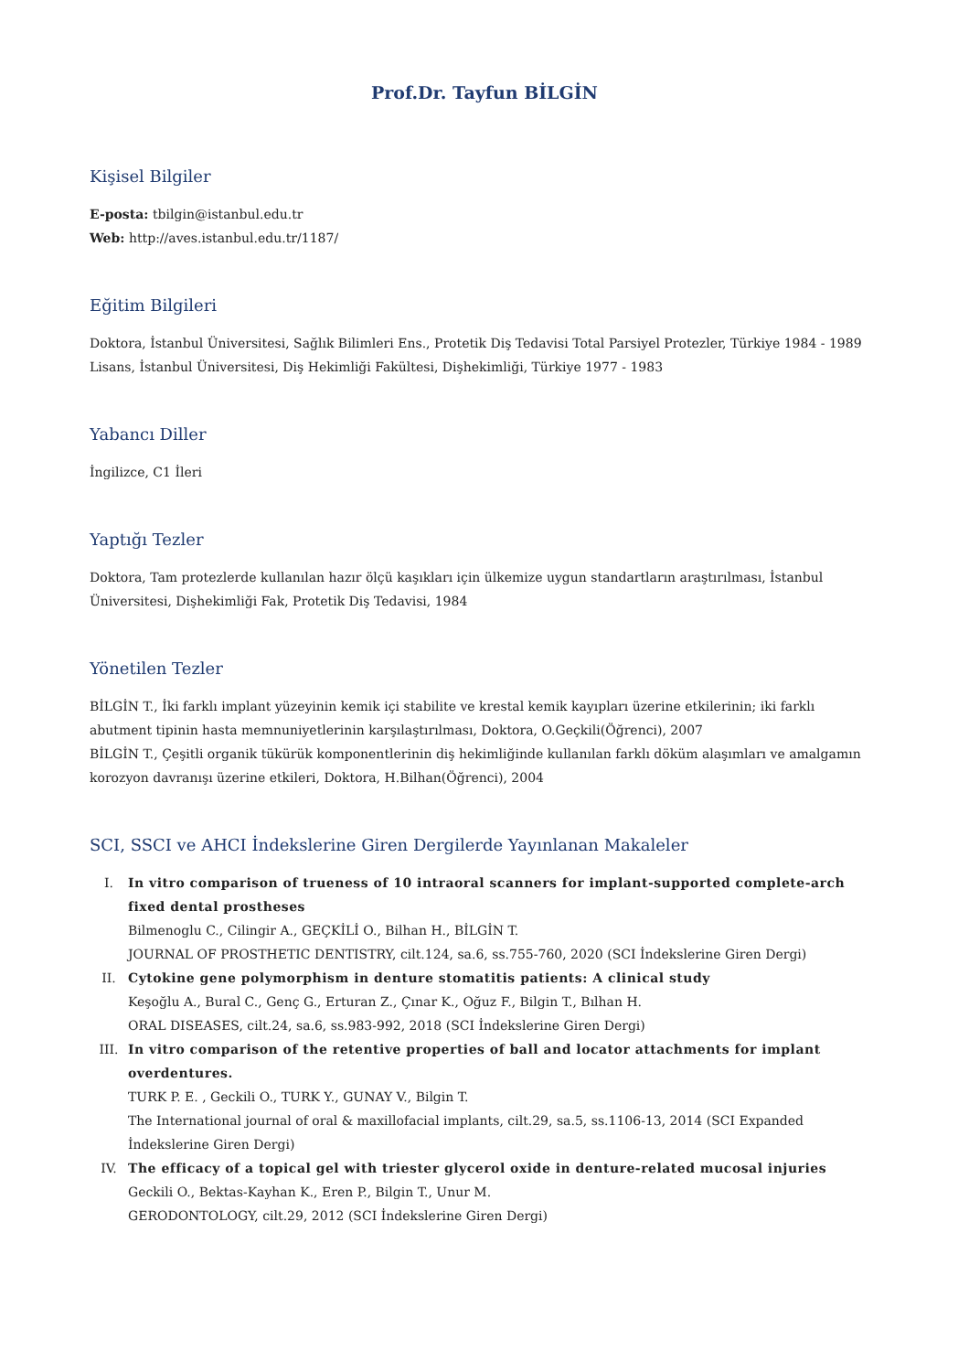Prof.Dr. Tayfun BİLGİN
Kişisel Bilgiler
E-posta: tbilgin@istanbul.edu.tr
Web: http://aves.istanbul.edu.tr/1187/
Eğitim Bilgileri
Doktora, İstanbul Üniversitesi, Sağlık Bilimleri Ens., Protetik Diş Tedavisi Total Parsiyel Protezler, Türkiye 1984 - 1989
Lisans, İstanbul Üniversitesi, Diş Hekimliği Fakültesi, Dişhekimliği, Türkiye 1977 - 1983
Yabancı Diller
İngilizce, C1 İleri
Yaptığı Tezler
Doktora, Tam protezlerde kullanılan hazır ölçü kaşıkları için ülkemize uygun standartların araştırılması, İstanbul Üniversitesi, Dişhekimliği Fak, Protetik Diş Tedavisi, 1984
Yönetilen Tezler
BİLGİN T., İki farklı implant yüzeyinin kemik içi stabilite ve krestal kemik kayıpları üzerine etkilerinin; iki farklı abutment tipinin hasta memnuniyetlerinin karşılaştırılması, Doktora, O.Geçkili(Öğrenci), 2007
BİLGİN T., Çeşitli organik tükürük komponentlerinin diş hekimliğinde kullanılan farklı döküm alaşımları ve amalgamın korozyon davranışı üzerine etkileri, Doktora, H.Bilhan(Öğrenci), 2004
SCI, SSCI ve AHCI İndekslerine Giren Dergilerde Yayınlanan Makaleler
I. In vitro comparison of trueness of 10 intraoral scanners for implant-supported complete-arch fixed dental prostheses
Bilmenoglu C., Cilingir A., GEÇKİLİ O., Bilhan H., BİLGİN T.
JOURNAL OF PROSTHETIC DENTISTRY, cilt.124, sa.6, ss.755-760, 2020 (SCI İndekslerine Giren Dergi)
II. Cytokine gene polymorphism in denture stomatitis patients: A clinical study
Keşoğlu A., Bural C., Genç G., Erturan Z., Çınar K., Oğuz F., Bilgin T., Bılhan H.
ORAL DISEASES, cilt.24, sa.6, ss.983-992, 2018 (SCI İndekslerine Giren Dergi)
III. In vitro comparison of the retentive properties of ball and locator attachments for implant overdentures.
TURK P. E. , Geckili O., TURK Y., GUNAY V., Bilgin T.
The International journal of oral & maxillofacial implants, cilt.29, sa.5, ss.1106-13, 2014 (SCI Expanded İndekslerine Giren Dergi)
IV. The efficacy of a topical gel with triester glycerol oxide in denture-related mucosal injuries
Geckili O., Bektas-Kayhan K., Eren P., Bilgin T., Unur M.
GERODONTOLOGY, cilt.29, 2012 (SCI İndekslerine Giren Dergi)